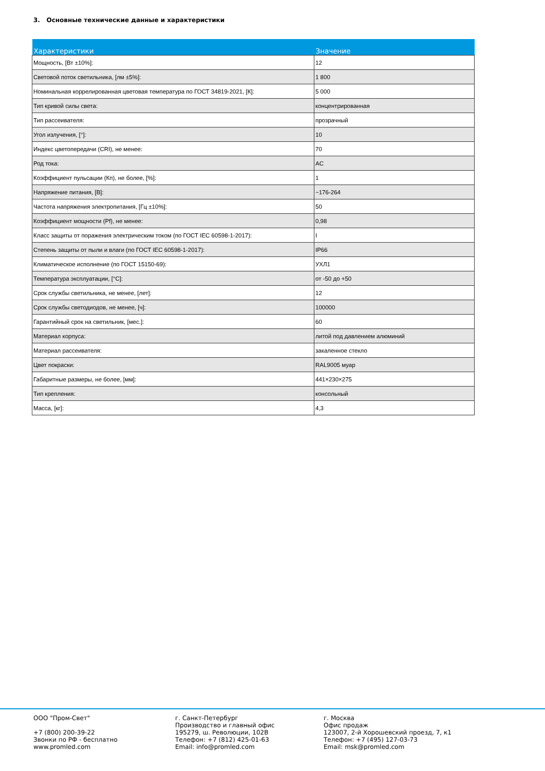3. Основные технические данные и характеристики
| Характеристики | Значение |
| --- | --- |
| Мощность, [Вт ±10%]: | 12 |
| Световой поток светильника, [лм ±5%]: | 1 800 |
| Номинальная коррелированная цветовая температура по ГОСТ 34819-2021, [К]: | 5 000 |
| Тип кривой силы света: | концентрированная |
| Тип рассеивателя: | прозрачный |
| Угол излучения, [°]: | 10 |
| Индекс цветопередачи (CRI), не менее: | 70 |
| Род тока: | AC |
| Коэффициент пульсации (Кп), не более, [%]: | 1 |
| Напряжение питания, [В]: | ~176-264 |
| Частота напряжения электропитания, [Гц ±10%]: | 50 |
| Коэффициент мощности (Pf), не менее: | 0,98 |
| Класс защиты от поражения электрическим током (по ГОСТ IEC 60598-1-2017): | I |
| Степень защиты от пыли и влаги (по ГОСТ IEC 60598-1-2017): | IP66 |
| Климатическое исполнение (по ГОСТ 15150-69): | УХЛ1 |
| Температура эксплуатации, [°С]: | от -50 до +50 |
| Срок службы светильника, не менее, [лет]: | 12 |
| Срок службы светодиодов, не менее, [ч]: | 100000 |
| Гарантийный срок на светильник, [мес.]: | 60 |
| Материал корпуса: | литой под давлением алюминий |
| Материал рассеивателя: | закаленное стекло |
| Цвет покраски: | RAL9005 муар |
| Габаритные размеры, не более, [мм]: | 441×230×275 |
| Тип крепления: | консольный |
| Масса, [кг]: | 4,3 |
ООО "Пром-Свет" +7 (800) 200-39-22 Звонки по РФ - бесплатно www.promled.com
г. Санкт-Петербург Производство и главный офис 195279, ш. Революции, 102В Телефон: +7 (812) 425-01-63 Email: info@promled.com
г. Москва Офис продаж 123007, 2-й Хорошевский проезд, 7, к1 Телефон: +7 (495) 127-03-73 Email: msk@promled.com